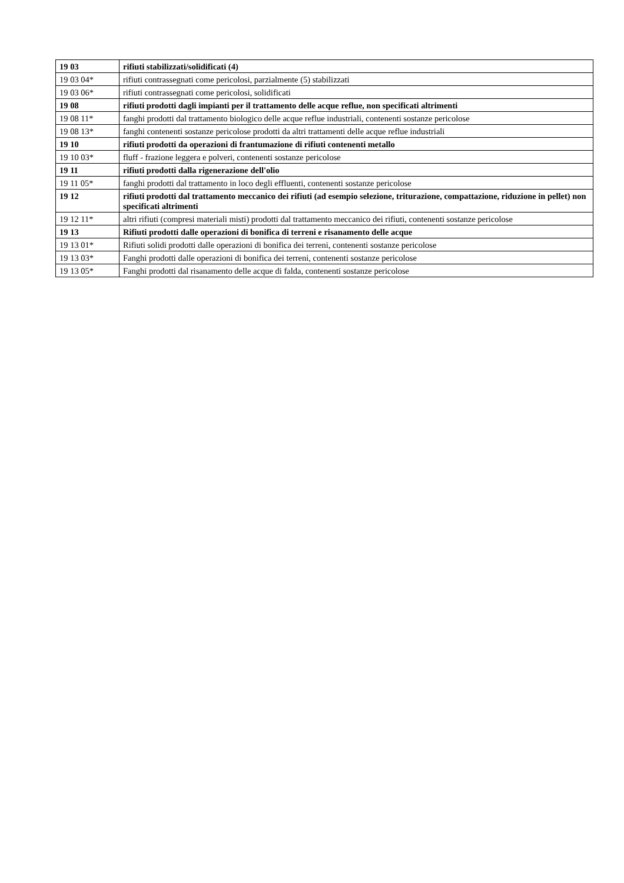| 19 03 | rifiuti stabilizzati/solidificati (4) |
| 19 03 04* | rifiuti contrassegnati come pericolosi, parzialmente (5) stabilizzati |
| 19 03 06* | rifiuti contrassegnati come pericolosi, solidificati |
| 19 08 | rifiuti prodotti dagli impianti per il trattamento delle acque reflue, non specificati altrimenti |
| 19 08 11* | fanghi prodotti dal trattamento biologico delle acque reflue industriali, contenenti sostanze pericolose |
| 19 08 13* | fanghi contenenti sostanze pericolose prodotti da altri trattamenti delle acque reflue industriali |
| 19 10 | rifiuti prodotti da operazioni di frantumazione di rifiuti contenenti metallo |
| 19 10 03* | fluff - frazione leggera e polveri, contenenti sostanze pericolose |
| 19 11 | rifiuti prodotti dalla rigenerazione dell'olio |
| 19 11 05* | fanghi prodotti dal trattamento in loco degli effluenti, contenenti sostanze pericolose |
| 19 12 | rifiuti prodotti dal trattamento meccanico dei rifiuti (ad esempio selezione, triturazione, compattazione, riduzione in pellet) non specificati altrimenti |
| 19 12 11* | altri rifiuti (compresi materiali misti) prodotti dal trattamento meccanico dei rifiuti, contenenti sostanze pericolose |
| 19 13 | Rifiuti prodotti dalle operazioni di bonifica di terreni e risanamento delle acque |
| 19 13 01* | Rifiuti solidi prodotti dalle operazioni di bonifica dei terreni, contenenti sostanze pericolose |
| 19 13 03* | Fanghi prodotti dalle operazioni di bonifica dei terreni, contenenti sostanze pericolose |
| 19 13 05* | Fanghi prodotti dal risanamento delle acque di falda, contenenti sostanze pericolose |